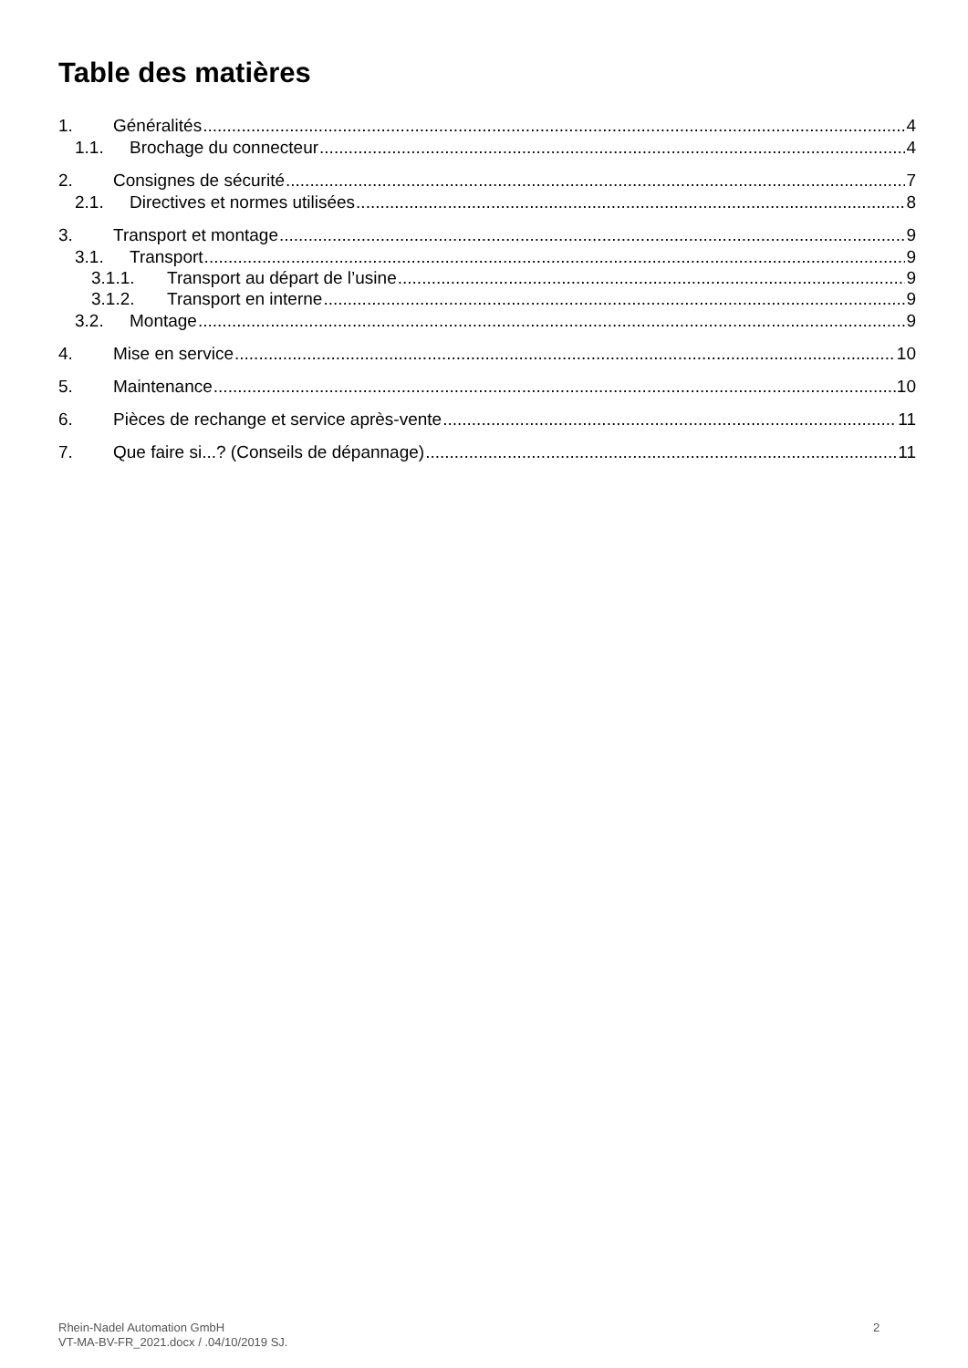Table des matières
1. Généralités 4
1.1. Brochage du connecteur 4
2. Consignes de sécurité 7
2.1. Directives et normes utilisées 8
3. Transport et montage 9
3.1. Transport 9
3.1.1. Transport au départ de l’usine 9
3.1.2. Transport en interne 9
3.2. Montage 9
4. Mise en service 10
5. Maintenance 10
6. Pièces de rechange et service après-vente 11
7. Que faire si...? (Conseils de dépannage) 11
Rhein-Nadel Automation GmbH
VT-MA-BV-FR_2021.docx / .04/10/2019 SJ.
2